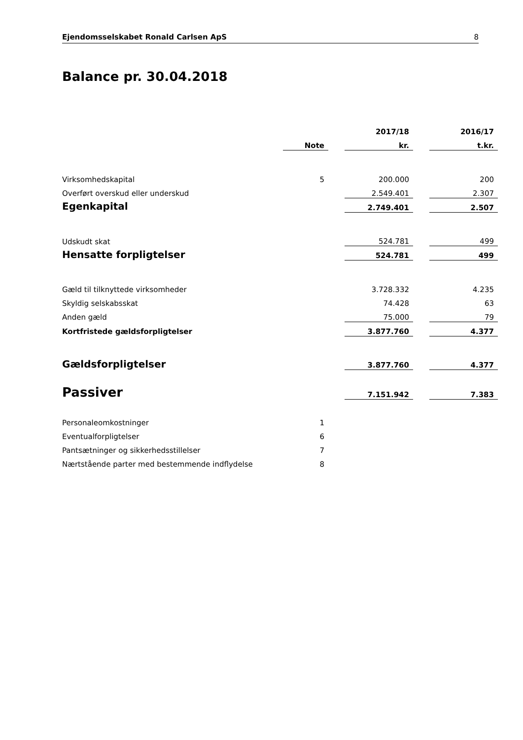Ejendomsselskabet Ronald Carlsen ApS 8
Balance pr. 30.04.2018
| | | | 2017/18 | | 2016/17 |
| --- | --- | --- | --- | --- | --- |
| | Note | | kr. | | t.kr. |
| Virksomhedskapital | 5 | | 200.000 | | 200 |
| Overført overskud eller underskud | | | 2.549.401 | | 2.307 |
| Egenkapital | | | 2.749.401 | | 2.507 |
| Udskudt skat | | | 524.781 | | 499 |
| Hensatte forpligtelser | | | 524.781 | | 499 |
| Gæld til tilknyttede virksomheder | | | 3.728.332 | | 4.235 |
| Skyldig selskabsskat | | | 74.428 | | 63 |
| Anden gæld | | | 75.000 | | 79 |
| Kortfristede gældsforpligtelser | | | 3.877.760 | | 4.377 |
| Gældsforpligtelser | | | 3.877.760 | | 4.377 |
| Passiver | | | 7.151.942 | | 7.383 |
| Personaleomkostninger | 1 | | | | |
| Eventualforpligtelser | 6 | | | | |
| Pantsætninger og sikkerhedsstillelser | 7 | | | | |
| Nærtstående parter med bestemmende indflydelse | 8 | | | | |